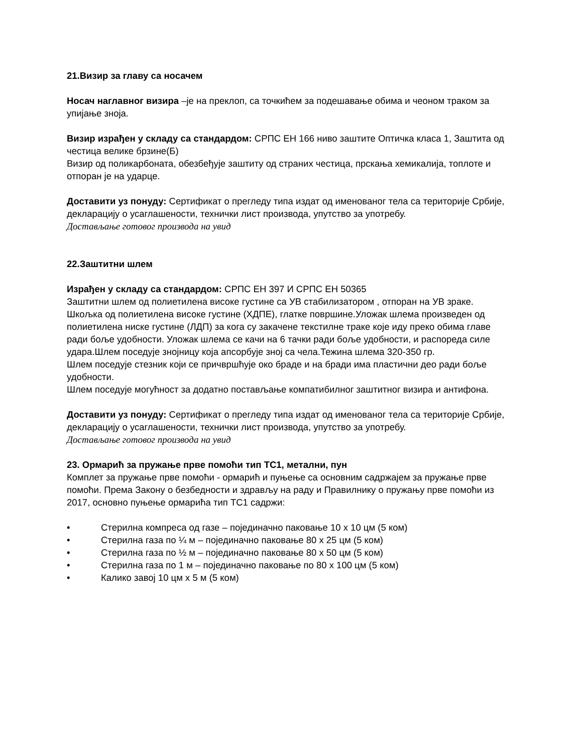21.Визир за главу са носачем
Носач наглавног визира –је на преклоп, са точкићем за подешавање обима и чеоном траком за упијање зноја.
Визир израђен у складу са стандардом: СРПС ЕН 166 ниво заштите Оптичка класа 1, Заштита од честица велике брзине(Б)
Визир од поликарбоната, обезбеђује заштиту од страних честица, прскања хемикалија, топлоте и отпоран је на ударце.
Доставити уз понуду: Сертификат о прегледу типа издат од именованог тела са територије Србије, декларацију о усаглашености, технички лист производа, упутство за употребу.
Достављање готовог производа на увид
22.Заштитни шлем
Израђен у складу са стандардом: СРПС ЕН 397 И СРПС ЕН 50365
Заштитни шлем од полиетилена високе густине са УВ стабилизатором , отпоран на УВ зраке.
Шкољка од полиетилена високе густине (ХДПЕ), глатке површине.Уложак шлема произведен од полиетилена ниске густине (ЛДП) за кога су закачене текстилне траке које иду преко обима главе ради боље удобности. Уложак шлема се качи на 6 тачки ради боље удобности, и распореда силе удара.Шлем поседује знојницу која апсорбује зној са чела.Тежина шлема 320-350 гр.
Шлем поседује стезник који се причвршћује око браде и на бради има пластични део ради боље удобности.
Шлем поседује могућност за додатно постављање компатибилног заштитног визира и антифона.
Доставити уз понуду: Сертификат о прегледу типа издат од именованог тела са територије Србије, декларацију о усаглашености, технички лист производа, упутство за употребу.
Достављање готовог производа на увид
23. Ормарић за пружање прве помоћи тип ТС1, метални, пун
Комплет за пружање прве помоћи - ормарић и пуњење са основним садржајем за пружање прве помоћи. Према Закону о безбедности и здрављу на раду и Правилнику о пружању прве помоћи из 2017, основно пуњење ормарића тип ТС1 садржи:
• Стерилна компреса од газе – појединачно паковање 10 x 10 цм (5 ком)
• Стерилна газа по ¼ м – појединачно паковање 80 x 25 цм (5 ком)
• Стерилна газа по ½ м – појединачно паковање 80 x 50 цм (5 ком)
• Стерилна газа по 1 м – појединачно паковање по 80 x 100 цм (5 ком)
• Калико завој 10 цм x 5 м (5 ком)